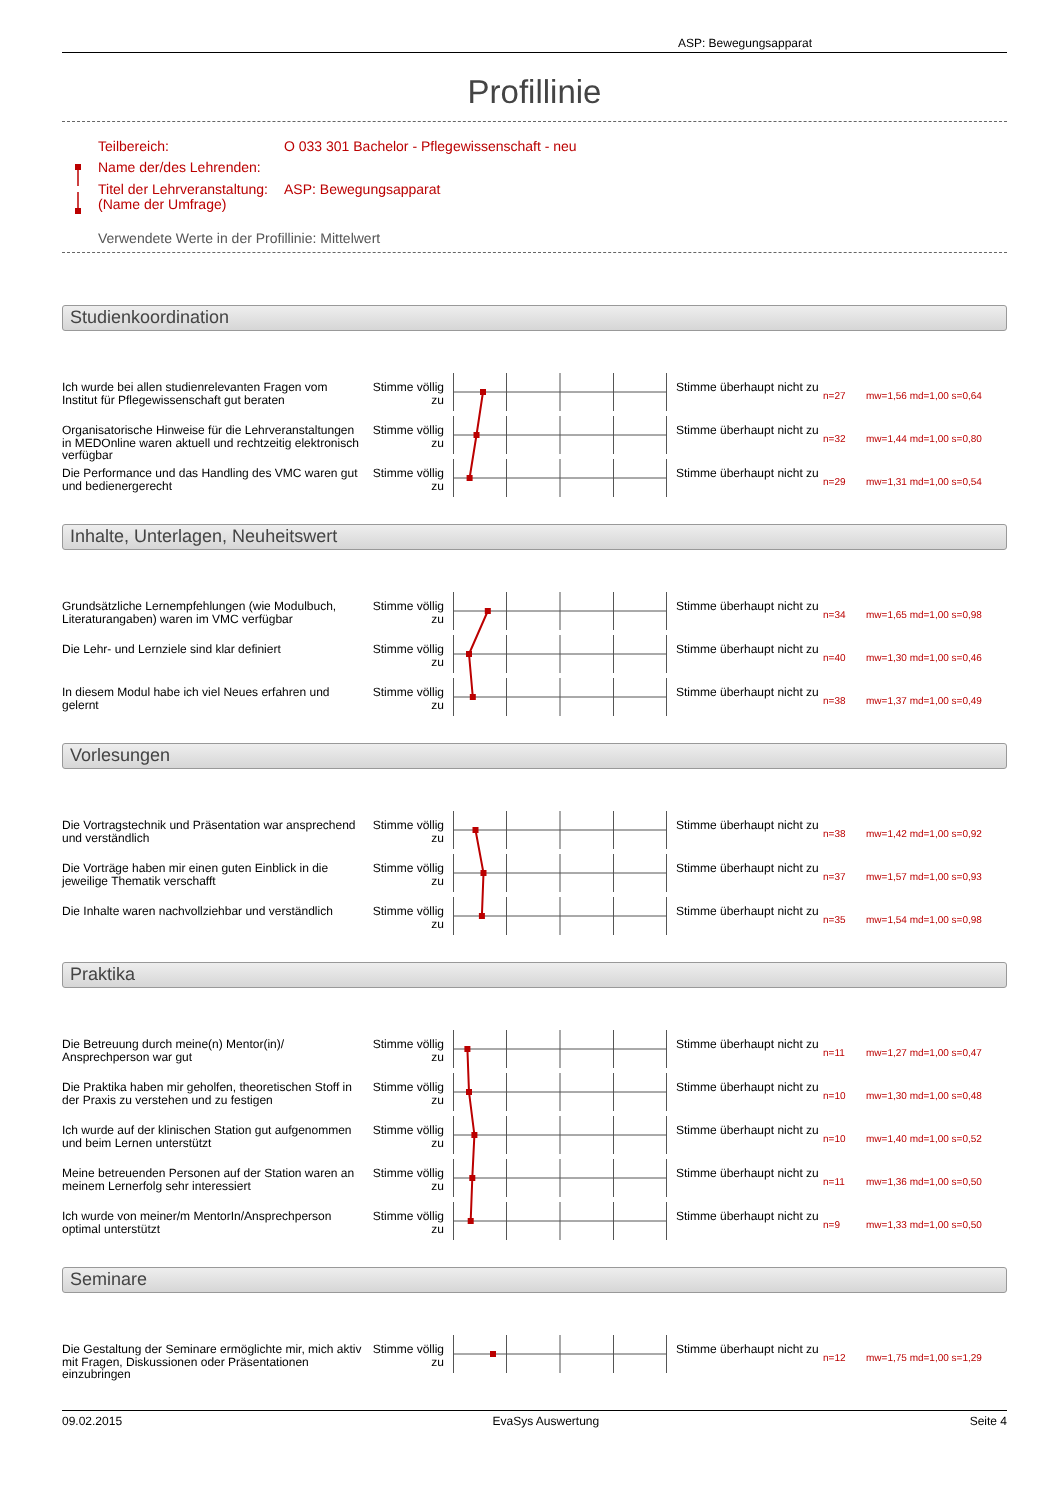ASP: Bewegungsapparat
Profillinie
Teilbereich: O 033 301 Bachelor - Pflegewissenschaft - neu
Name der/des Lehrenden:
Titel der Lehrveranstaltung:
(Name der Umfrage) ASP: Bewegungsapparat
Verwendete Werte in der Profillinie: Mittelwert
Studienkoordination
Ich wurde bei allen studienrelevanten Fragen vom Institut für Pflegewissenschaft gut beraten
Stimme völlig zu
Stimme überhaupt nicht zu
n=27 mw=1,56 md=1,00 s=0,64
Organisatorische Hinweise für die Lehrveranstaltungen in MEDOnline waren aktuell und rechtzeitig elektronisch verfügbar
Stimme völlig zu
Stimme überhaupt nicht zu
n=32 mw=1,44 md=1,00 s=0,80
Die Performance und das Handling des VMC waren gut und bedienergerecht
Stimme völlig zu
Stimme überhaupt nicht zu
n=29 mw=1,31 md=1,00 s=0,54
Inhalte, Unterlagen, Neuheitswert
Grundsätzliche Lernempfehlungen (wie Modulbuch, Literaturangaben) waren im VMC verfügbar
Stimme völlig zu
Stimme überhaupt nicht zu
n=34 mw=1,65 md=1,00 s=0,98
Die Lehr- und Lernziele sind klar definiert
Stimme völlig zu
Stimme überhaupt nicht zu
n=40 mw=1,30 md=1,00 s=0,46
In diesem Modul habe ich viel Neues erfahren und gelernt
Stimme völlig zu
Stimme überhaupt nicht zu
n=38 mw=1,37 md=1,00 s=0,49
Vorlesungen
Die Vortragstechnik und Präsentation war ansprechend und verständlich
Stimme völlig zu
Stimme überhaupt nicht zu
n=38 mw=1,42 md=1,00 s=0,92
Die Vorträge haben mir einen guten Einblick in die jeweilige Thematik verschafft
Stimme völlig zu
Stimme überhaupt nicht zu
n=37 mw=1,57 md=1,00 s=0,93
Die Inhalte waren nachvollziehbar und verständlich
Stimme völlig zu
Stimme überhaupt nicht zu
n=35 mw=1,54 md=1,00 s=0,98
Praktika
Die Betreuung durch meine(n) Mentor(in)/ Ansprechperson war gut
Stimme völlig zu
Stimme überhaupt nicht zu
n=11 mw=1,27 md=1,00 s=0,47
Die Praktika haben mir geholfen, theoretischen Stoff in der Praxis zu verstehen und zu festigen
Stimme völlig zu
Stimme überhaupt nicht zu
n=10 mw=1,30 md=1,00 s=0,48
Ich wurde auf der klinischen Station gut aufgenommen und beim Lernen unterstützt
Stimme völlig zu
Stimme überhaupt nicht zu
n=10 mw=1,40 md=1,00 s=0,52
Meine betreuenden Personen auf der Station waren an meinem Lernerfolg sehr interessiert
Stimme völlig zu
Stimme überhaupt nicht zu
n=11 mw=1,36 md=1,00 s=0,50
Ich wurde von meiner/m MentorIn/Ansprechperson optimal unterstützt
Stimme völlig zu
Stimme überhaupt nicht zu
n=9 mw=1,33 md=1,00 s=0,50
Seminare
Die Gestaltung der Seminare ermöglichte mir, mich aktiv mit Fragen, Diskussionen oder Präsentationen einzubringen
Stimme völlig zu
Stimme überhaupt nicht zu
n=12 mw=1,75 md=1,00 s=1,29
09.02.2015 EvaSys Auswertung Seite 4